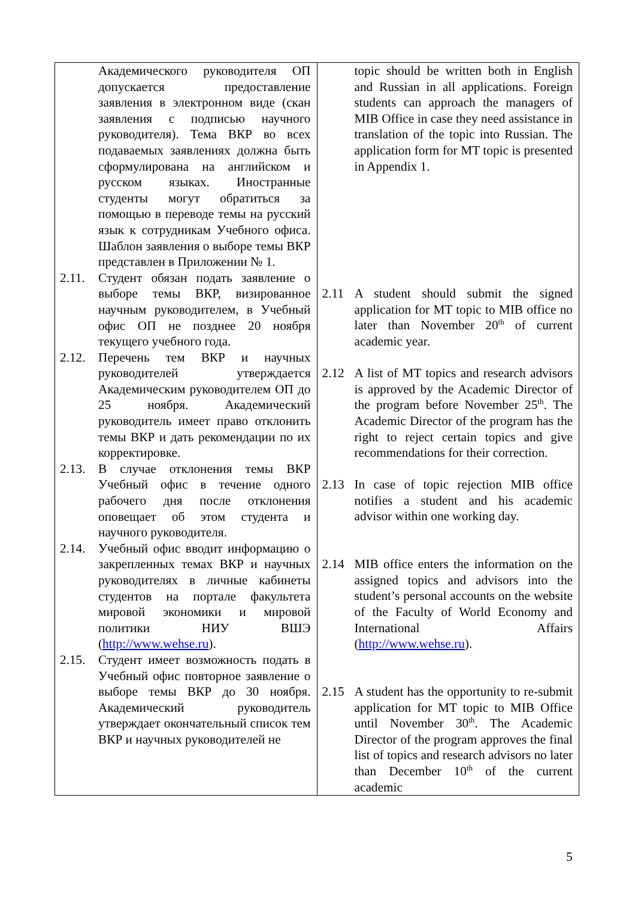| Академического руководителя ОП допускается предоставление заявления в электронном виде (скан заявления с подписью научного руководителя). Тема ВКР во всех подаваемых заявлениях должна быть сформулирована на английском и русском языках. Иностранные студенты могут обратиться за помощью в переводе темы на русский язык к сотрудникам Учебного офиса. Шаблон заявления о выборе темы ВКР представлен в Приложении № 1. 2.11. Студент обязан подать заявление о выборе темы ВКР, визированное научным руководителем, в Учебный офис ОП не позднее 20 ноября текущего учебного года. 2.12. Перечень тем ВКР и научных руководителей утверждается Академическим руководителем ОП до 25 ноября. Академический руководитель имеет право отклонить темы ВКР и дать рекомендации по их корректировке. 2.13. В случае отклонения темы ВКР Учебный офис в течение одного рабочего дня после отклонения оповещает об этом студента и научного руководителя. 2.14. Учебный офис вводит информацию о закрепленных темах ВКР и научных руководителях в личные кабинеты студентов на портале факультета мировой экономики и мировой политики НИУ ВШЭ ( http://www.wehse.ru ). 2.15. Студент имеет возможность подать в Учебный офис повторное заявление о выборе темы ВКР до 30 ноября. Академический руководитель утверждает окончательный список тем ВКР и научных руководителей не | topic should be written both in English and Russian in all applications. Foreign students can approach the managers of MIB Office in case they need assistance in translation of the topic into Russian. The application form for MT topic is presented in Appendix 1. 2.11 A student should submit the signed application for MT topic to MIB office no later than November 20<sup>th</sup> of current academic year. 2.12 A list of MT topics and research advisors is approved by the Academic Director of the program before November 25<sup>th</sup>. The Academic Director of the program has the right to reject certain topics and give recommendations for their correction. 2.13 In case of topic rejection MIB office notifies a student and his academic advisor within one working day. 2.14 MIB office enters the information on the assigned topics and advisors into the student’s personal accounts on the website of the Faculty of World Economy and International Affairs ( http://www.wehse.ru ). 2.15 A student has the opportunity to re-submit application for MT topic to MIB Office until November 30<sup>th</sup>. The Academic Director of the program approves the final list of topics and research advisors no later than December 10<sup>th</sup> of the current academic |
5